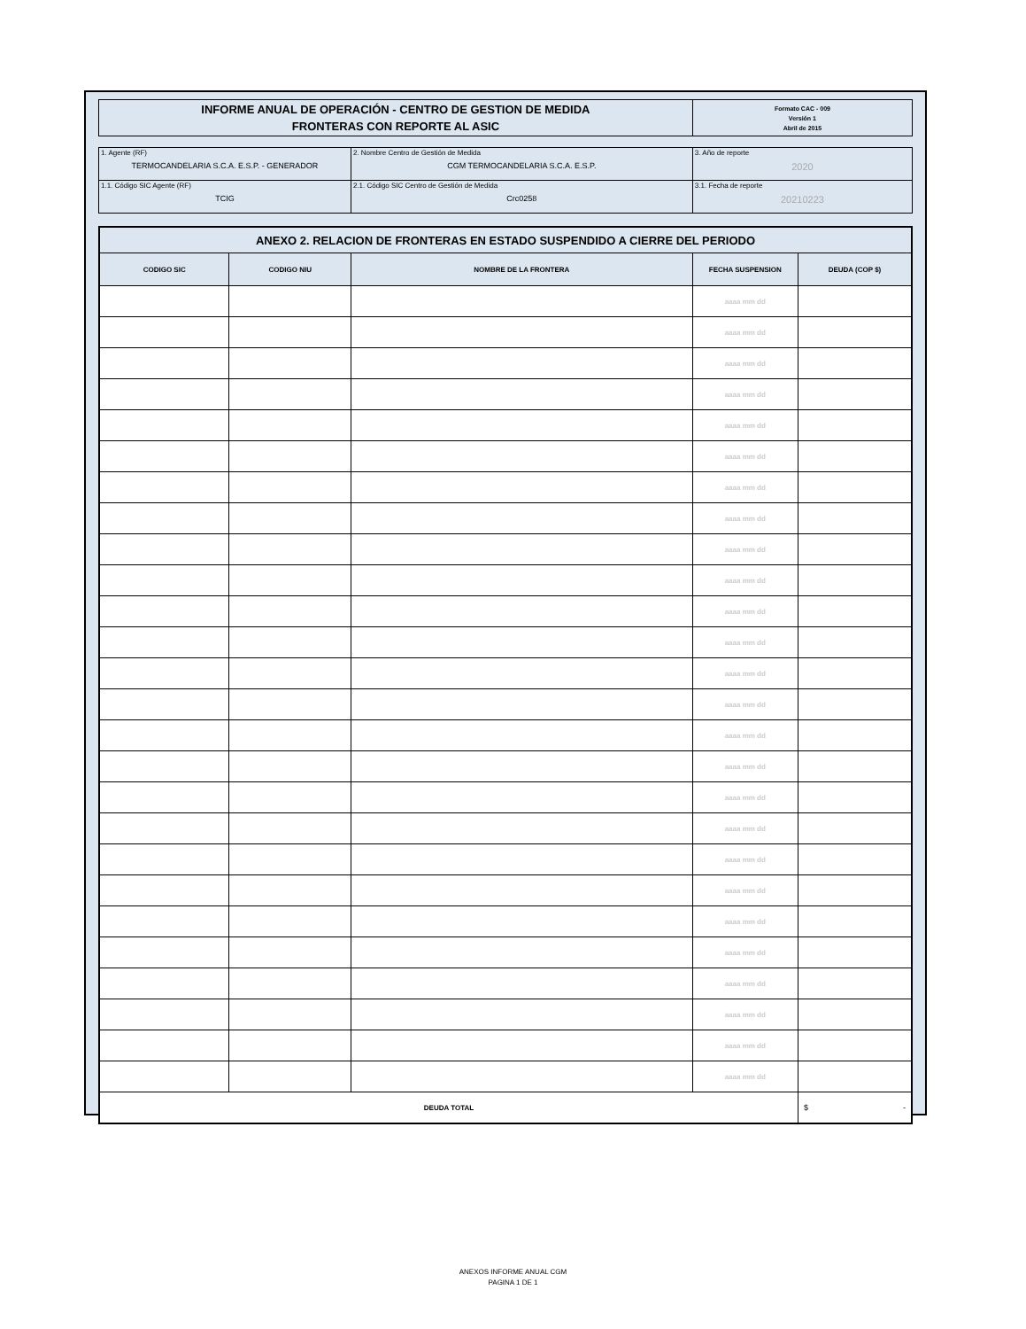| INFORME ANUAL DE OPERACIÓN - CENTRO DE GESTION DE MEDIDA FRONTERAS CON REPORTE AL ASIC | Formato CAC - 009 Versión 1 Abril de 2015 |
| 1. Agente (RF) TERMOCANDELARIA S.C.A. E.S.P. - GENERADOR | 2. Nombre Centro de Gestión de Medida CGM TERMOCANDELARIA S.C.A. E.S.P. | 3. Año de reporte 2020 |
| 1.1. Código SIC Agente (RF) TCIG | 2.1. Código SIC Centro de Gestión de Medida Crc0258 | 3.1. Fecha de reporte 20210223 |
| ANEXO 2. RELACION DE FRONTERAS EN ESTADO SUSPENDIDO A CIERRE DEL PERIODO | | | | |
| --- | --- | --- | --- | --- |
| CODIGO SIC | CODIGO NIU | NOMBRE DE LA FRONTERA | FECHA SUSPENSION | DEUDA (COP $) |
| | | | aaaa mm dd | |
| | | | aaaa mm dd | |
| | | | aaaa mm dd | |
| | | | aaaa mm dd | |
| | | | aaaa mm dd | |
| | | | aaaa mm dd | |
| | | | aaaa mm dd | |
| | | | aaaa mm dd | |
| | | | aaaa mm dd | |
| | | | aaaa mm dd | |
| | | | aaaa mm dd | |
| | | | aaaa mm dd | |
| | | | aaaa mm dd | |
| | | | aaaa mm dd | |
| | | | aaaa mm dd | |
| | | | aaaa mm dd | |
| | | | aaaa mm dd | |
| | | | aaaa mm dd | |
| | | | aaaa mm dd | |
| | | | aaaa mm dd | |
| | | | aaaa mm dd | |
| | | | aaaa mm dd | |
| | | | aaaa mm dd | |
| | | | aaaa mm dd | |
| | | | aaaa mm dd | |
| | | | aaaa mm dd | |
| DEUDA TOTAL | | | | $ - |
ANEXOS INFORME ANUAL CGM
PAGINA 1 DE 1